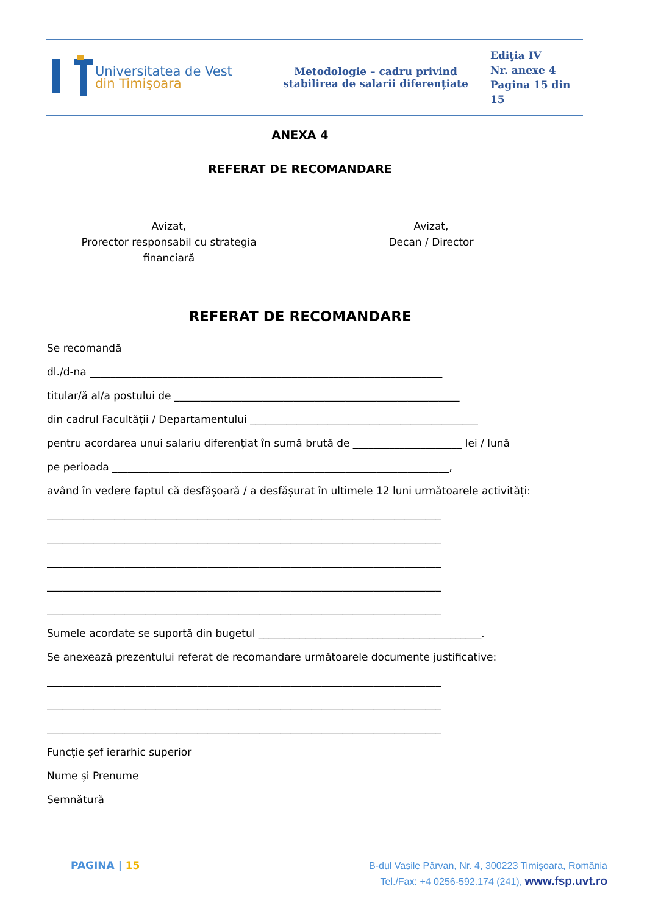Universitatea de Vest
din Timişoara
Metodologie – cadru privind stabilirea de salarii diferențiate
Ediţia IV
Nr. anexe 4
Pagina 15 din
15
ANEXA 4
REFERAT DE RECOMANDARE
Avizat,
Prorector responsabil cu strategia
financiară
Avizat,
Decan / Director
REFERAT DE RECOMANDARE
Se recomandă
dl./d-na ____________________________________________________________________
titular/ă al/a postului de _______________________________________________________
din cadrul Facultății / Departamentului ____________________________________________
pentru acordarea unui salariu diferențiat în sumă brută de _____________________ lei / lună
pe perioada _________________________________________________________________,
având în vedere faptul că desfășoară / a desfășurat în ultimele 12 luni următoarele activități:
____________________________________________________________________________
____________________________________________________________________________
____________________________________________________________________________
____________________________________________________________________________
____________________________________________________________________________
Sumele acordate se suportă din bugetul ___________________________________________.
Se anexează prezentului referat de recomandare următoarele documente justificative:
____________________________________________________________________________
____________________________________________________________________________
____________________________________________________________________________
Funcție șef ierarhic superior
Nume și Prenume
Semnătură
PAGINA | 15
B-dul Vasile Pârvan, Nr. 4, 300223 Timişoara, România
Tel./Fax: +4 0256-592.174 (241), www.fsp.uvt.ro